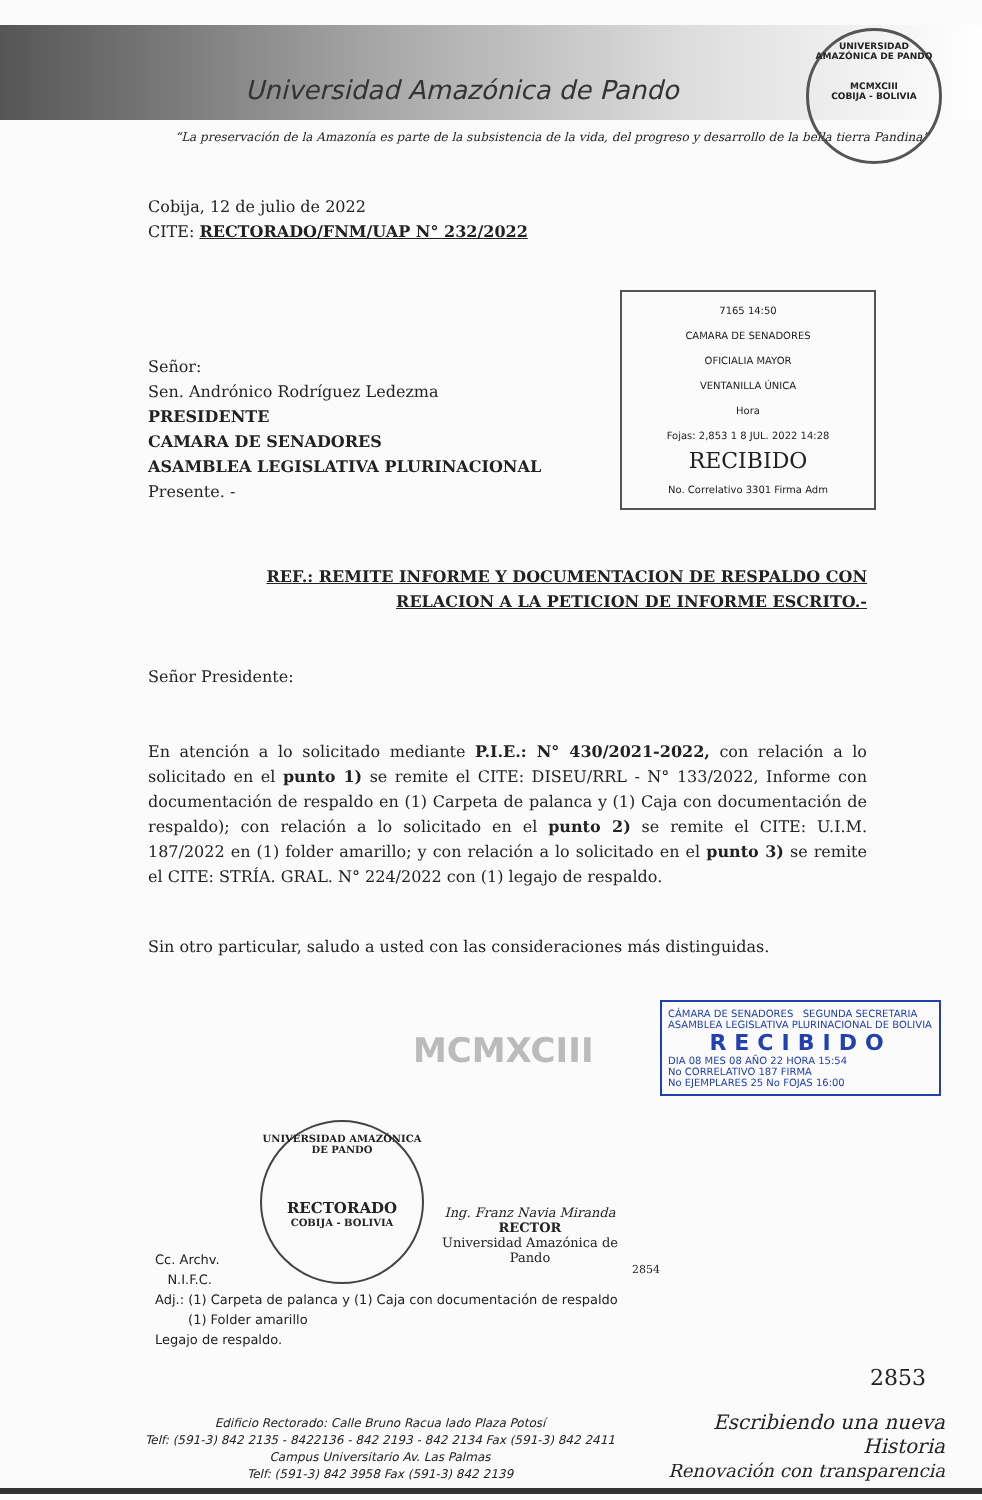Universidad Amazónica de Pando
“La preservación de la Amazonía es parte de la subsistencia de la vida, del progreso y desarrollo de la bella tierra Pandina”
UNIVERSIDAD AMAZÓNICA DE PANDO
MCMXCIII
COBIJA - BOLIVIA
Cobija, 12 de julio de 2022
CITE: RECTORADO/FNM/UAP N° 232/2022
7165 14:50
CAMARA DE SENADORES
OFICIALIA MAYOR
VENTANILLA ÚNICA
Hora
Fojas: 2,853 1 8 JUL. 2022 14:28
RECIBIDO
No. Correlativo 3301 Firma Adm
Señor:
Sen. Andrónico Rodríguez Ledezma
PRESIDENTE
CAMARA DE SENADORES
ASAMBLEA LEGISLATIVA PLURINACIONAL
Presente. -
REF.: REMITE INFORME Y DOCUMENTACION DE RESPALDO CON
RELACION A LA PETICION DE INFORME ESCRITO.-
Señor Presidente:
En atención a lo solicitado mediante P.I.E.: N° 430/2021-2022, con relación a lo solicitado en el punto 1) se remite el CITE: DISEU/RRL - N° 133/2022, Informe con documentación de respaldo en (1) Carpeta de palanca y (1) Caja con documentación de respaldo); con relación a lo solicitado en el punto 2) se remite el CITE: U.I.M. 187/2022 en (1) folder amarillo; y con relación a lo solicitado en el punto 3) se remite el CITE: STRÍA. GRAL. N° 224/2022 con (1) legajo de respaldo.
Sin otro particular, saludo a usted con las consideraciones más distinguidas.
CÁMARA DE SENADORES SEGUNDA SECRETARIA
ASAMBLEA LEGISLATIVA PLURINACIONAL DE BOLIVIA
RECIBIDO
DIA 08 MES 08 AÑO 22 HORA 15:54
No CORRELATIVO 187 FIRMA
No EJEMPLARES 25 No FOJAS 16:00
UNIVERSIDAD AMAZÓNICA DE PANDO
RECTORADO
COBIJA - BOLIVIA
Ing. Franz Navia Miranda
RECTOR
Universidad Amazónica de Pando
MCMXCIII
2854
Cc. Archv.
N.I.F.C.
Adj.: (1) Carpeta de palanca y (1) Caja con documentación de respaldo
(1) Folder amarillo
Legajo de respaldo.
2853
Edificio Rectorado: Calle Bruno Racua lado Plaza Potosí
Telf: (591-3) 842 2135 - 8422136 - 842 2193 - 842 2134 Fax (591-3) 842 2411
Campus Universitario Av. Las Palmas
Telf: (591-3) 842 3958 Fax (591-3) 842 2139
Escribiendo una nueva Historia
Renovación con transparencia